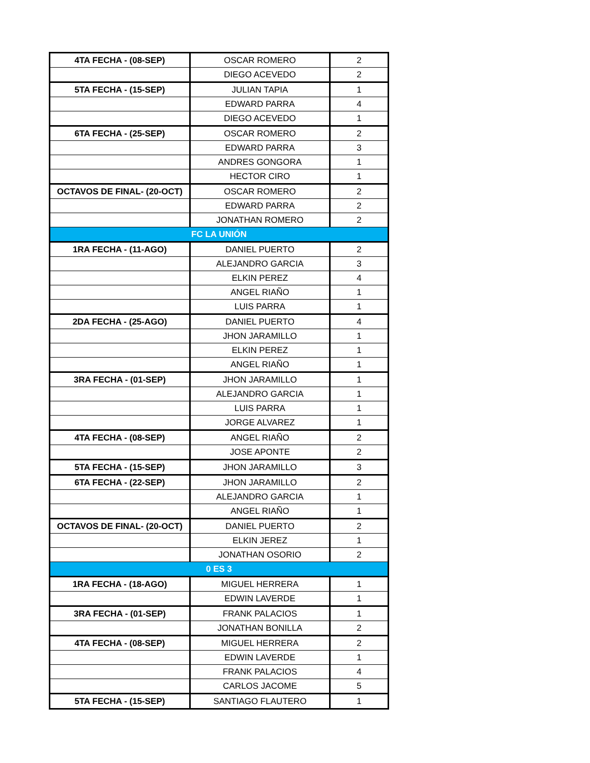| 4TA FECHA - (08-SEP) | OSCAR ROMERO | 2 |
| | DIEGO ACEVEDO | 2 |
| 5TA FECHA - (15-SEP) | JULIAN TAPIA | 1 |
| | EDWARD PARRA | 4 |
| | DIEGO ACEVEDO | 1 |
| 6TA FECHA - (25-SEP) | OSCAR ROMERO | 2 |
| | EDWARD PARRA | 3 |
| | ANDRES GONGORA | 1 |
| | HECTOR CIRO | 1 |
| OCTAVOS DE FINAL- (20-OCT) | OSCAR ROMERO | 2 |
| | EDWARD PARRA | 2 |
| | JONATHAN ROMERO | 2 |
| FC LA UNIÓN | | |
| 1RA FECHA - (11-AGO) | DANIEL PUERTO | 2 |
| | ALEJANDRO GARCIA | 3 |
| | ELKIN PEREZ | 4 |
| | ANGEL RIAÑO | 1 |
| | LUIS PARRA | 1 |
| 2DA FECHA - (25-AGO) | DANIEL PUERTO | 4 |
| | JHON JARAMILLO | 1 |
| | ELKIN PEREZ | 1 |
| | ANGEL RIAÑO | 1 |
| 3RA FECHA - (01-SEP) | JHON JARAMILLO | 1 |
| | ALEJANDRO GARCIA | 1 |
| | LUIS PARRA | 1 |
| | JORGE ALVAREZ | 1 |
| 4TA FECHA - (08-SEP) | ANGEL RIAÑO | 2 |
| | JOSE APONTE | 2 |
| 5TA FECHA - (15-SEP) | JHON JARAMILLO | 3 |
| 6TA FECHA - (22-SEP) | JHON JARAMILLO | 2 |
| | ALEJANDRO GARCIA | 1 |
| | ANGEL RIAÑO | 1 |
| OCTAVOS DE FINAL- (20-OCT) | DANIEL PUERTO | 2 |
| | ELKIN JEREZ | 1 |
| | JONATHAN OSORIO | 2 |
| 0 ES 3 | | |
| 1RA FECHA - (18-AGO) | MIGUEL HERRERA | 1 |
| | EDWIN LAVERDE | 1 |
| 3RA FECHA - (01-SEP) | FRANK PALACIOS | 1 |
| | JONATHAN BONILLA | 2 |
| 4TA FECHA - (08-SEP) | MIGUEL HERRERA | 2 |
| | EDWIN LAVERDE | 1 |
| | FRANK PALACIOS | 4 |
| | CARLOS JACOME | 5 |
| 5TA FECHA - (15-SEP) | SANTIAGO FLAUTERO | 1 |